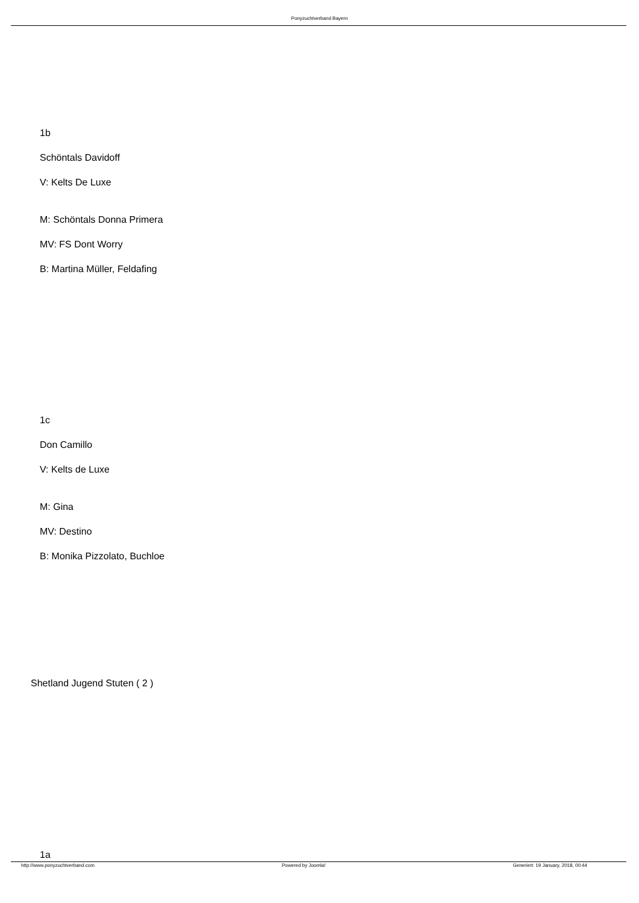Ponyzuchtverband Bayern
1b
Schöntals Davidoff
V: Kelts De Luxe
M: Schöntals Donna Primera
MV: FS Dont Worry
B: Martina Müller, Feldafing
1c
Don Camillo
V: Kelts de Luxe
M: Gina
MV: Destino
B: Monika Pizzolato, Buchloe
Shetland Jugend Stuten ( 2 )
1a
http://www.ponyzuchtverband.com Powered by Joomla! Generiert: 19 January, 2018, 00:44